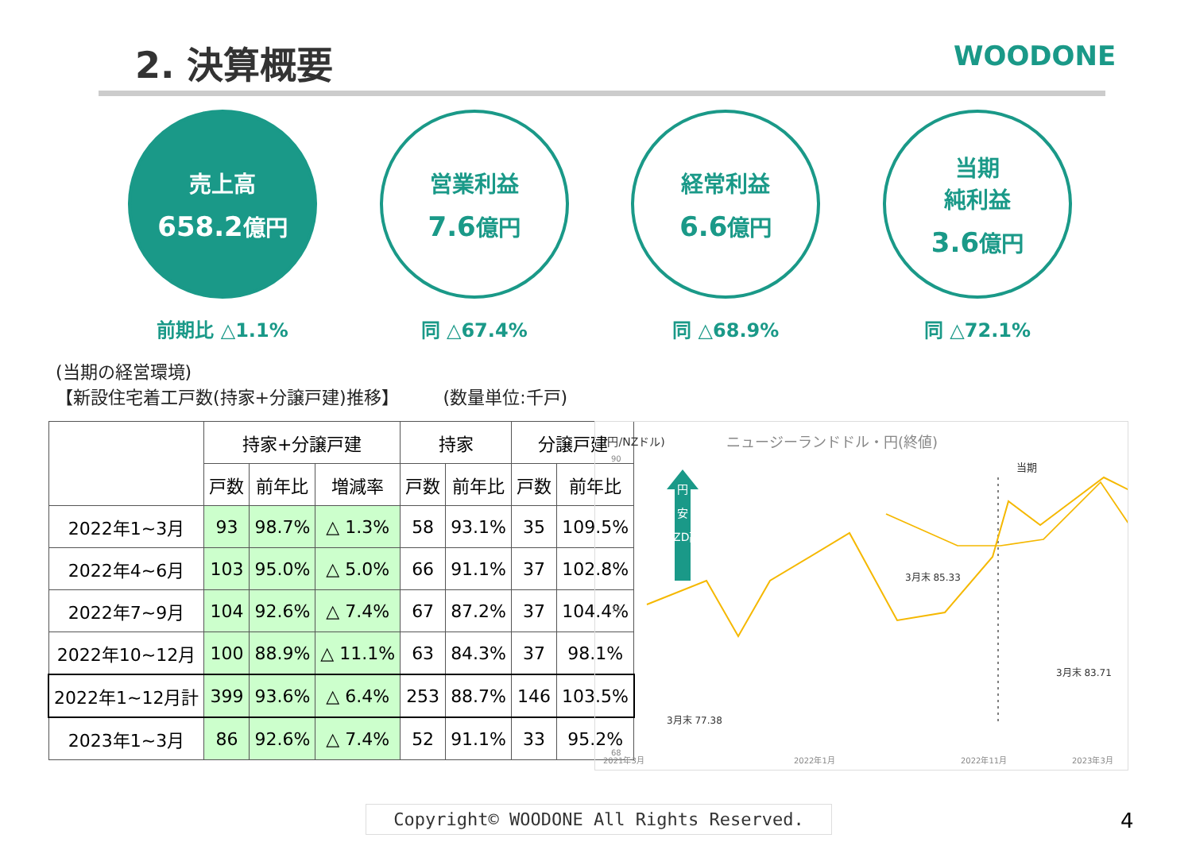2. 決算概要 WOODONE
売上高
658.2億円
前期比 △1.1%
営業利益
7.6億円
同 △67.4%
経常利益
6.6億円
同 △68.9%
当期
純利益
3.6億円
同 △72.1%
(当期の経営環境)
【新設住宅着工戸数(持家+分譲戸建)推移】 (数量単位:千戸)
| | 持家+分譲戸建 | | | 持家 | | 分譲戸建 | |
| --- | --- | --- | --- | --- | --- | --- | --- |
| | 戸数 | 前年比 | 増減率 | 戸数 | 前年比 | 戸数 | 前年比 |
| 2022年1~3月 | 93 | 98.7% | △ 1.3% | 58 | 93.1% | 35 | 109.5% |
| 2022年4~6月 | 103 | 95.0% | △ 5.0% | 66 | 91.1% | 37 | 102.8% |
| 2022年7~9月 | 104 | 92.6% | △ 7.4% | 67 | 87.2% | 37 | 104.4% |
| 2022年10~12月 | 100 | 88.9% | △ 11.1% | 63 | 84.3% | 37 | 98.1% |
| 2022年1~12月計 | 399 | 93.6% | △ 6.4% | 253 | 88.7% | 146 | 103.5% |
| 2023年1~3月 | 86 | 92.6% | △ 7.4% | 52 | 91.1% | 33 | 95.2% |
(円/NZドル)
ニュージーランドドル・円(終値)
90
76
68
円
安
NZD高
当期
3月末 85.33
3月末 83.71
3月末 77.38
2021年3月
2022年1月
2022年11月
2023年3月
Copyright© WOODONE All Rights Reserved. 4